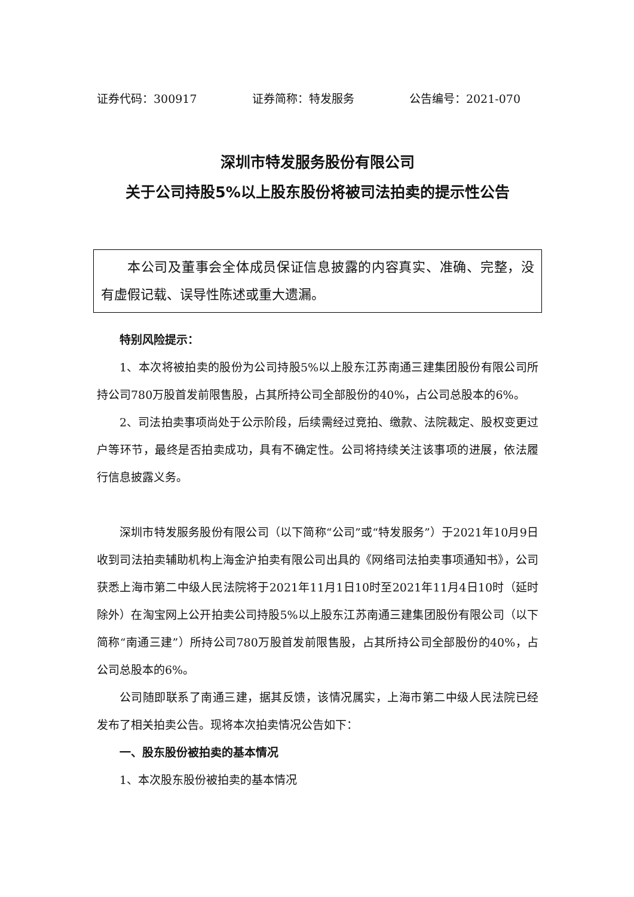证券代码：300917 证券简称：特发服务 公告编号：2021-070
深圳市特发服务股份有限公司
关于公司持股5%以上股东股份将被司法拍卖的提示性公告
本公司及董事会全体成员保证信息披露的内容真实、准确、完整，没有虚假记载、误导性陈述或重大遗漏。
特别风险提示：
1、本次将被拍卖的股份为公司持股5%以上股东江苏南通三建集团股份有限公司所持公司780万股首发前限售股，占其所持公司全部股份的40%，占公司总股本的6%。
2、司法拍卖事项尚处于公示阶段，后续需经过竞拍、缴款、法院裁定、股权变更过户等环节，最终是否拍卖成功，具有不确定性。公司将持续关注该事项的进展，依法履行信息披露义务。
深圳市特发服务股份有限公司（以下简称“公司”或“特发服务”）于2021年10月9日收到司法拍卖辅助机构上海金沪拍卖有限公司出具的《网络司法拍卖事项通知书》，公司获悉上海市第二中级人民法院将于2021年11月1日10时至2021年11月4日10时（延时除外）在淘宝网上公开拍卖公司持股5%以上股东江苏南通三建集团股份有限公司（以下简称“南通三建”）所持公司780万股首发前限售股，占其所持公司全部股份的40%，占公司总股本的6%。
公司随即联系了南通三建，据其反馈，该情况属实，上海市第二中级人民法院已经发布了相关拍卖公告。现将本次拍卖情况公告如下：
一、股东股份被拍卖的基本情况
1、本次股东股份被拍卖的基本情况